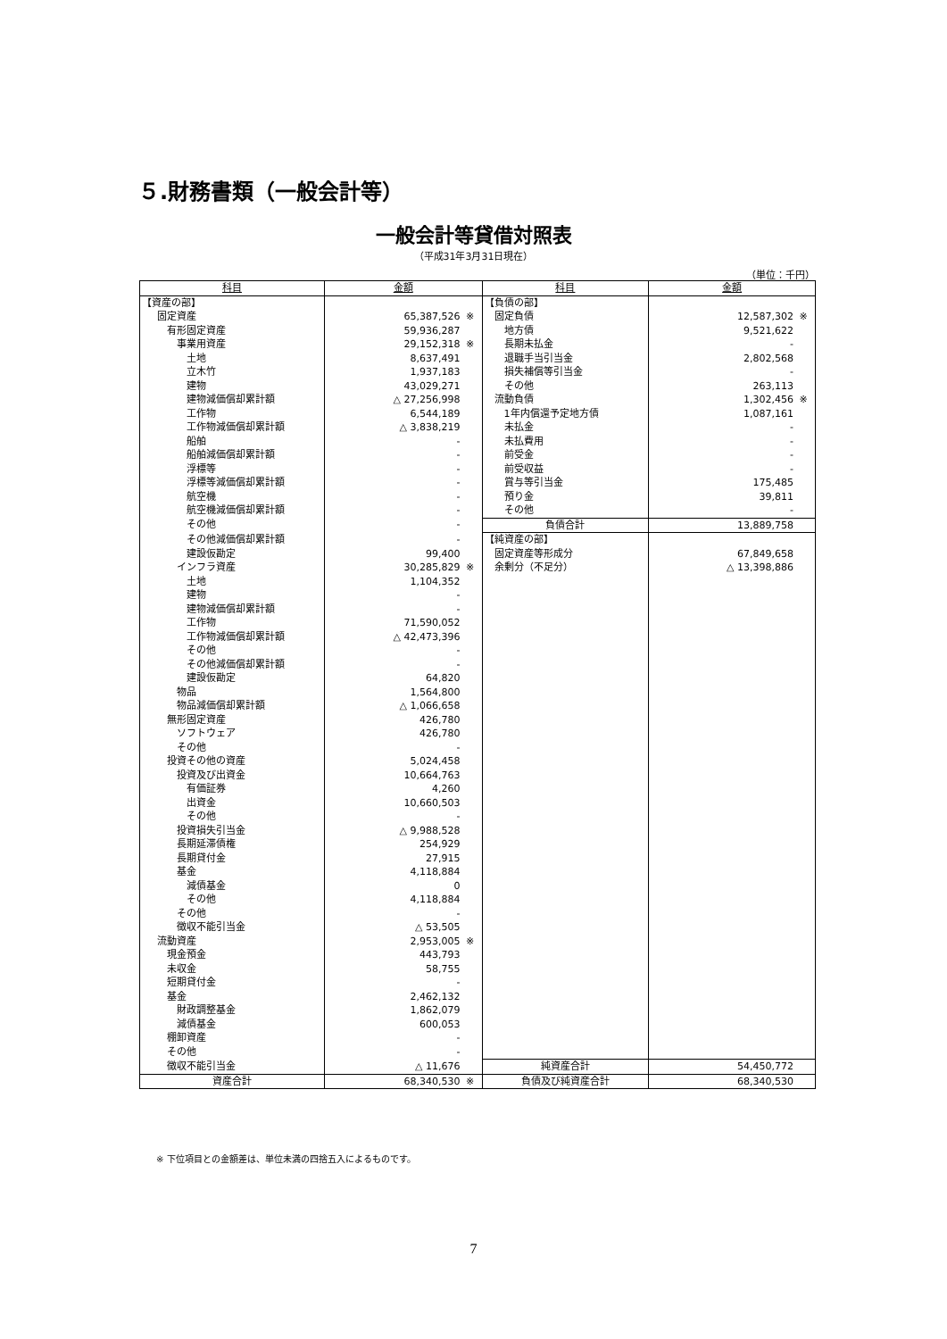５.財務書類（一般会計等）
一般会計等貸借対照表
（平成31年3月31日現在）
（単位：千円）
| 科目 | 金額 | 科目 | 金額 |
| --- | --- | --- | --- |
| 【資産の部】 | | 【負債の部】 | |
| 固定資産 | 65,387,526 ※ | 固定負債 | 12,587,302 ※ |
| 有形固定資産 | 59,936,287 | 地方債 | 9,521,622 |
| 事業用資産 | 29,152,318 ※ | 長期未払金 | - |
| 土地 | 8,637,491 | 退職手当引当金 | 2,802,568 |
| 立木竹 | 1,937,183 | 損失補償等引当金 | - |
| 建物 | 43,029,271 | その他 | 263,113 |
| 建物減価償却累計額 | △ 27,256,998 | 流動負債 | 1,302,456 ※ |
| 工作物 | 6,544,189 | 1年内償還予定地方債 | 1,087,161 |
| 工作物減価償却累計額 | △ 3,838,219 | 未払金 | - |
| 船舶 | - | 未払費用 | - |
| 船舶減価償却累計額 | - | 前受金 | - |
| 浮標等 | - | 前受収益 | - |
| 浮標等減価償却累計額 | - | 賞与等引当金 | 175,485 |
| 航空機 | - | 預り金 | 39,811 |
| 航空機減価償却累計額 | - | その他 | - |
| その他 | - | 負債合計 | 13,889,758 |
| その他減価償却累計額 | - | 【純資産の部】 | |
| 建設仮勘定 | 99,400 | 固定資産等形成分 | 67,849,658 |
| インフラ資産 | 30,285,829 ※ | 余剰分（不足分） | △ 13,398,886 |
| 土地 | 1,104,352 | | |
| 建物 | - | | |
| 建物減価償却累計額 | - | | |
| 工作物 | 71,590,052 | | |
| 工作物減価償却累計額 | △ 42,473,396 | | |
| その他 | - | | |
| その他減価償却累計額 | - | | |
| 建設仮勘定 | 64,820 | | |
| 物品 | 1,564,800 | | |
| 物品減価償却累計額 | △ 1,066,658 | | |
| 無形固定資産 | 426,780 | | |
| ソフトウェア | 426,780 | | |
| その他 | - | | |
| 投資その他の資産 | 5,024,458 | | |
| 投資及び出資金 | 10,664,763 | | |
| 有価証券 | 4,260 | | |
| 出資金 | 10,660,503 | | |
| その他 | - | | |
| 投資損失引当金 | △ 9,988,528 | | |
| 長期延滞債権 | 254,929 | | |
| 長期貸付金 | 27,915 | | |
| 基金 | 4,118,884 | | |
| 減債基金 | 0 | | |
| その他 | 4,118,884 | | |
| その他 | - | | |
| 徴収不能引当金 | △ 53,505 | | |
| 流動資産 | 2,953,005 ※ | | |
| 現金預金 | 443,793 | | |
| 未収金 | 58,755 | | |
| 短期貸付金 | - | | |
| 基金 | 2,462,132 | | |
| 財政調整基金 | 1,862,079 | | |
| 減債基金 | 600,053 | | |
| 棚卸資産 | - | | |
| その他 | - | | |
| 徴収不能引当金 | △ 11,676 | 純資産合計 | 54,450,772 |
| 資産合計 | 68,340,530 ※ | 負債及び純資産合計 | 68,340,530 |
※ 下位項目との金額差は、単位未満の四捨五入によるものです。
7